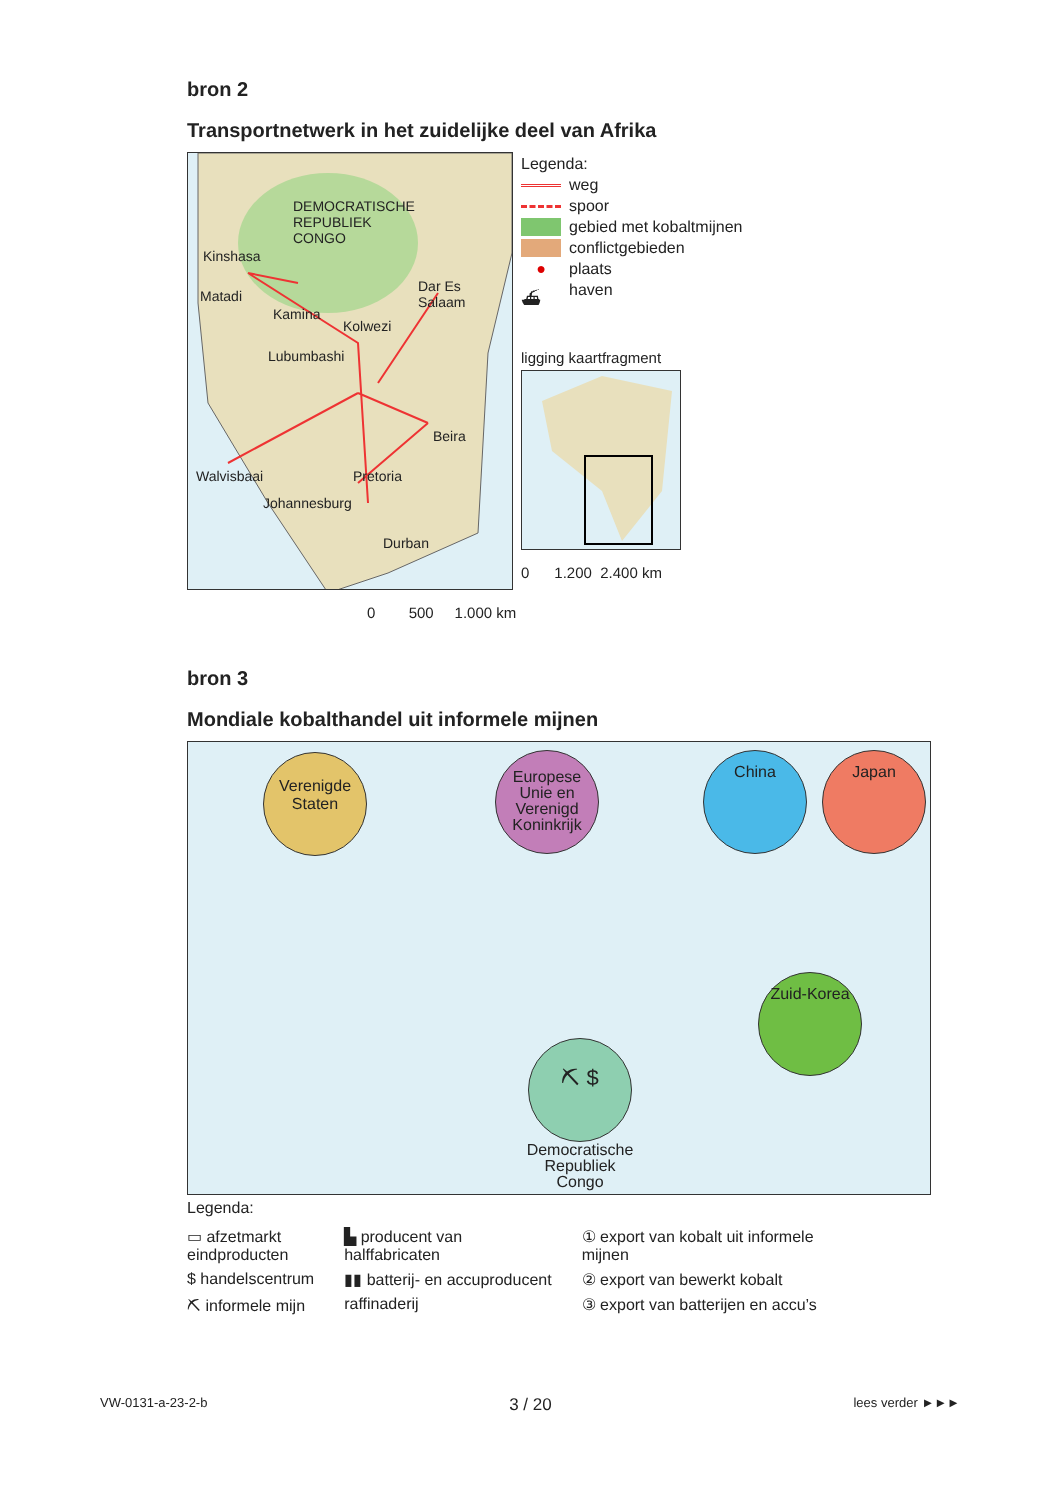bron 2
Transportnetwerk in het zuidelijke deel van Afrika
DEMOCRATISCHE
REPUBLIEK
CONGO
Kinshasa
Matadi
Kamina
Kolwezi
Dar Es
Salaam
Lubumbashi
Beira
Walvisbaai Pretoria
Johannesburg
Durban
Legenda:
weg
spoor
gebied met kobaltmijnen
conflictgebieden
● plaats
⛴ haven
ligging kaartfragment
0 1.200 2.400 km
0 500 1.000 km
bron 3
Mondiale kobalthandel uit informele mijnen
Verenigde
Staten
Europese
Unie en
Verenigd
Koninkrijk
China Japan
Zuid-Korea
⛏ $
Democratische
Republiek
Congo
Legenda:
▭ afzetmarkt
eindproducten
$ handelscentrum
⛏ informele mijn
▙ producent van
halffabricaten
▮▮ batterij- en accuproducent
raffinaderij
① export van kobalt uit informele
mijnen
② export van bewerkt kobalt
③ export van batterijen en accu’s
VW-0131-a-23-2-b 3 / 20 lees verder ►►►